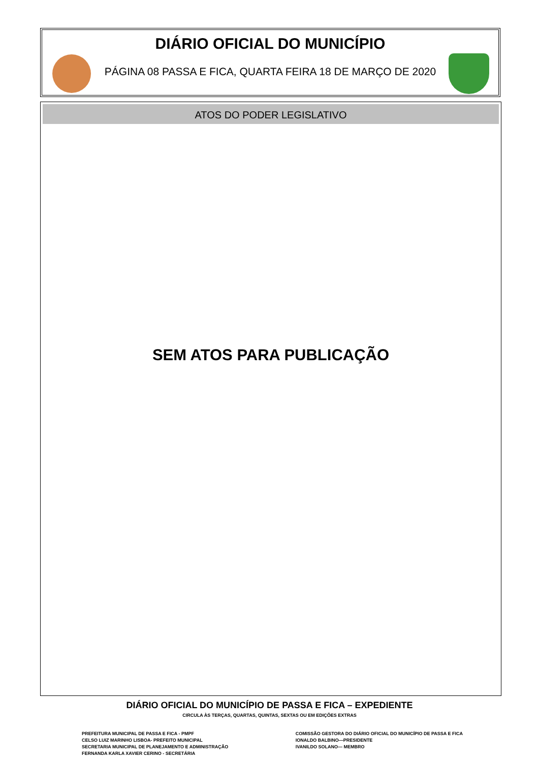DIÁRIO OFICIAL DO MUNICÍPIO
PÁGINA 08 PASSA E FICA, QUARTA FEIRA 18 DE MARÇO DE 2020
ATOS DO PODER LEGISLATIVO
SEM ATOS PARA PUBLICAÇÃO
DIÁRIO OFICIAL DO MUNICÍPIO DE PASSA E FICA – EXPEDIENTE
CIRCULA ÀS TERÇAS, QUARTAS, QUINTAS, SEXTAS OU EM EDIÇÕES EXTRAS
PREFEITURA MUNICIPAL DE PASSA E FICA - PMPF
CELSO LUIZ MARINHO LISBOA- PREFEITO MUNICIPAL
SECRETARIA MUNICIPAL DE PLANEJAMENTO E ADMINISTRAÇÃO
FERNANDA KARLA XAVIER CERINO - SECRETÁRIA
COMISSÃO GESTORA DO DIÁRIO OFICIAL DO MUNICÍPIO DE PASSA E FICA
IONALDO BALBINO—PRESIDENTE
IVANILDO SOLANO— MEMBRO